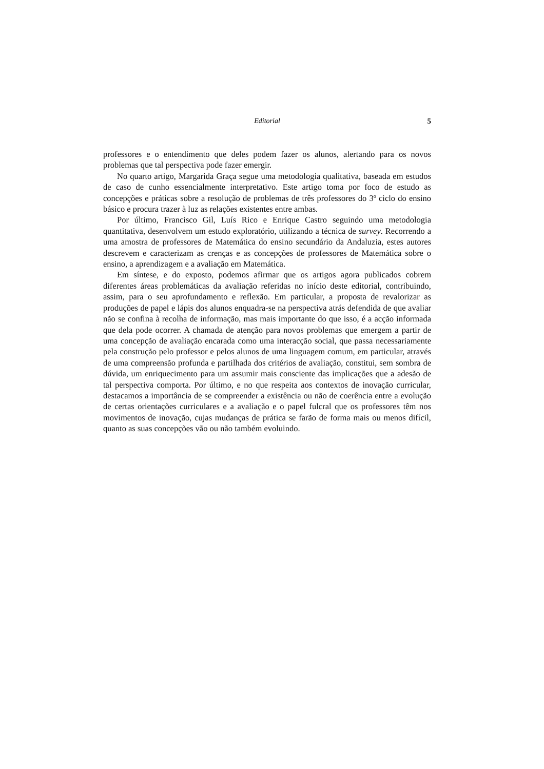Editorial
5
professores e o entendimento que deles podem fazer os alunos, alertando para os novos problemas que tal perspectiva pode fazer emergir.
No quarto artigo, Margarida Graça segue uma metodologia qualitativa, baseada em estudos de caso de cunho essencialmente interpretativo. Este artigo toma por foco de estudo as concepções e práticas sobre a resolução de problemas de três professores do 3º ciclo do ensino básico e procura trazer à luz as relações existentes entre ambas.
Por último, Francisco Gil, Luís Rico e Enrique Castro seguindo uma metodologia quantitativa, desenvolvem um estudo exploratório, utilizando a técnica de survey. Recorrendo a uma amostra de professores de Matemática do ensino secundário da Andaluzia, estes autores descrevem e caracterizam as crenças e as concepções de professores de Matemática sobre o ensino, a aprendizagem e a avaliação em Matemática.
Em síntese, e do exposto, podemos afirmar que os artigos agora publicados cobrem diferentes áreas problemáticas da avaliação referidas no início deste editorial, contribuindo, assim, para o seu aprofundamento e reflexão. Em particular, a proposta de revalorizar as produções de papel e lápis dos alunos enquadra-se na perspectiva atrás defendida de que avaliar não se confina à recolha de informação, mas mais importante do que isso, é a acção informada que dela pode ocorrer. A chamada de atenção para novos problemas que emergem a partir de uma concepção de avaliação encarada como uma interacção social, que passa necessariamente pela construção pelo professor e pelos alunos de uma linguagem comum, em particular, através de uma compreensão profunda e partilhada dos critérios de avaliação, constitui, sem sombra de dúvida, um enriquecimento para um assumir mais consciente das implicações que a adesão de tal perspectiva comporta. Por último, e no que respeita aos contextos de inovação curricular, destacamos a importância de se compreender a existência ou não de coerência entre a evolução de certas orientações curriculares e a avaliação e o papel fulcral que os professores têm nos movimentos de inovação, cujas mudanças de prática se farão de forma mais ou menos difícil, quanto as suas concepções vão ou não também evoluindo.